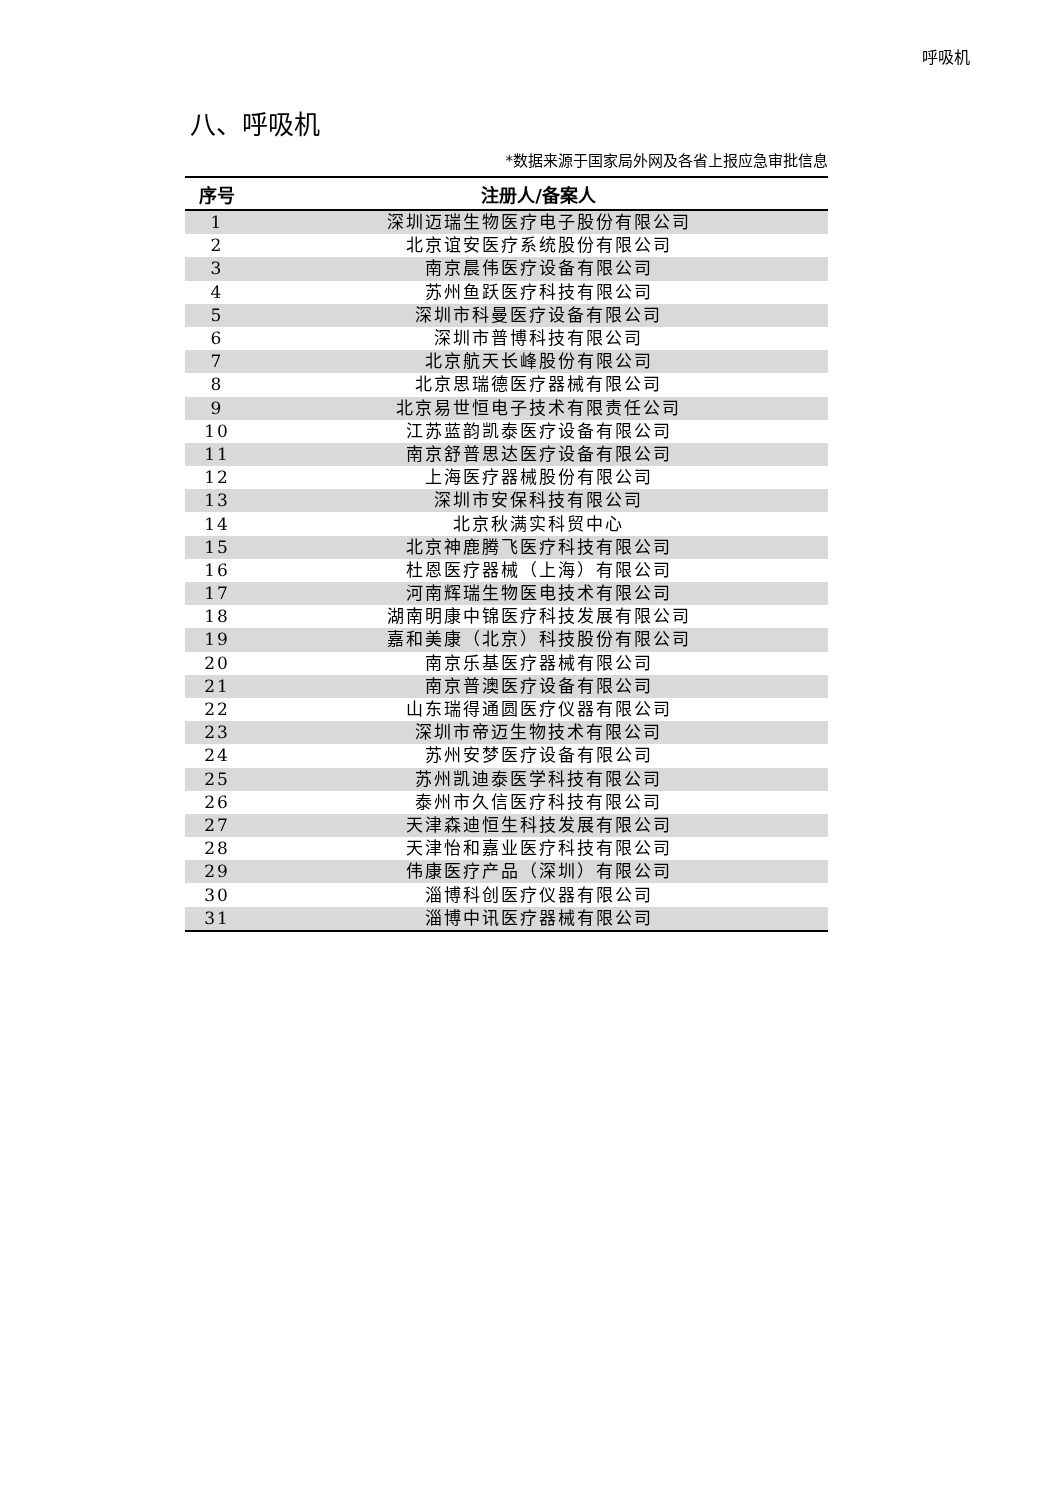呼吸机
八、呼吸机
*数据来源于国家局外网及各省上报应急审批信息
| 序号 | 注册人/备案人 |
| --- | --- |
| 1 | 深圳迈瑞生物医疗电子股份有限公司 |
| 2 | 北京谊安医疗系统股份有限公司 |
| 3 | 南京晨伟医疗设备有限公司 |
| 4 | 苏州鱼跃医疗科技有限公司 |
| 5 | 深圳市科曼医疗设备有限公司 |
| 6 | 深圳市普博科技有限公司 |
| 7 | 北京航天长峰股份有限公司 |
| 8 | 北京思瑞德医疗器械有限公司 |
| 9 | 北京易世恒电子技术有限责任公司 |
| 10 | 江苏蓝韵凯泰医疗设备有限公司 |
| 11 | 南京舒普思达医疗设备有限公司 |
| 12 | 上海医疗器械股份有限公司 |
| 13 | 深圳市安保科技有限公司 |
| 14 | 北京秋满实科贸中心 |
| 15 | 北京神鹿腾飞医疗科技有限公司 |
| 16 | 杜恩医疗器械（上海）有限公司 |
| 17 | 河南辉瑞生物医电技术有限公司 |
| 18 | 湖南明康中锦医疗科技发展有限公司 |
| 19 | 嘉和美康（北京）科技股份有限公司 |
| 20 | 南京乐基医疗器械有限公司 |
| 21 | 南京普澳医疗设备有限公司 |
| 22 | 山东瑞得通圆医疗仪器有限公司 |
| 23 | 深圳市帝迈生物技术有限公司 |
| 24 | 苏州安梦医疗设备有限公司 |
| 25 | 苏州凯迪泰医学科技有限公司 |
| 26 | 泰州市久信医疗科技有限公司 |
| 27 | 天津森迪恒生科技发展有限公司 |
| 28 | 天津怡和嘉业医疗科技有限公司 |
| 29 | 伟康医疗产品（深圳）有限公司 |
| 30 | 淄博科创医疗仪器有限公司 |
| 31 | 淄博中讯医疗器械有限公司 |